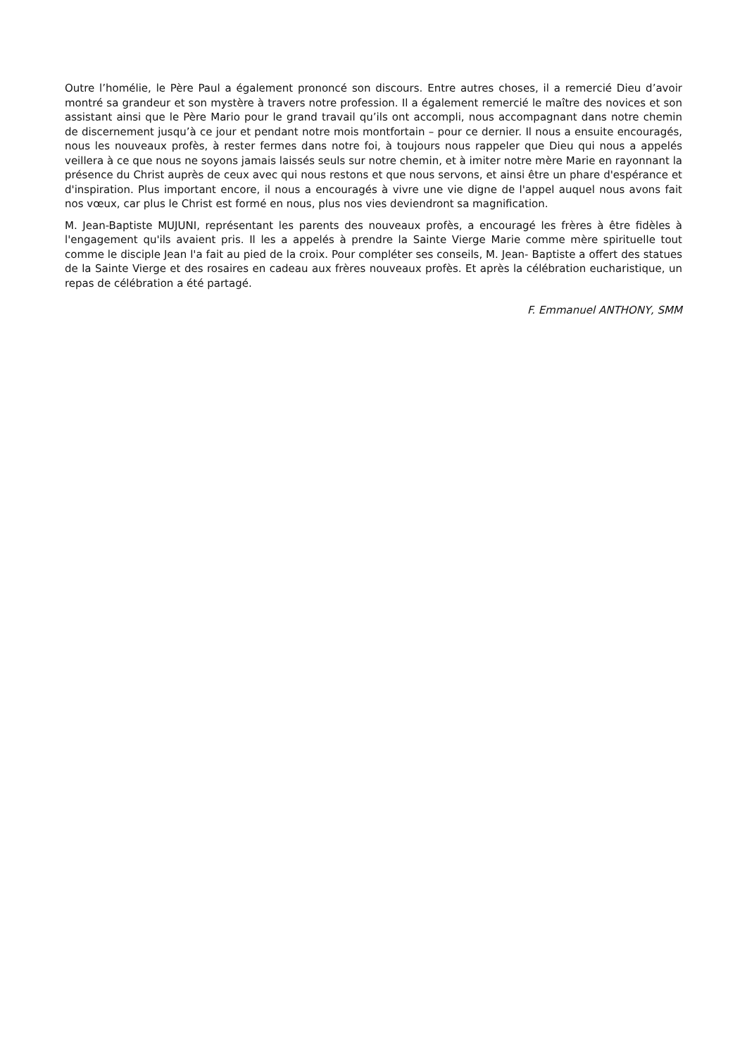Outre l’homélie, le Père Paul a également prononcé son discours. Entre autres choses, il a remercié Dieu d’avoir montré sa grandeur et son mystère à travers notre profession. Il a également remercié le maître des novices et son assistant ainsi que le Père Mario pour le grand travail qu’ils ont accompli, nous accompagnant dans notre chemin de discernement jusqu’à ce jour et pendant notre mois montfortain – pour ce dernier. Il nous a ensuite encouragés, nous les nouveaux profès, à rester fermes dans notre foi, à toujours nous rappeler que Dieu qui nous a appelés veillera à ce que nous ne soyons jamais laissés seuls sur notre chemin, et à imiter notre mère Marie en rayonnant la présence du Christ auprès de ceux avec qui nous restons et que nous servons, et ainsi être un phare d'espérance et d'inspiration. Plus important encore, il nous a encouragés à vivre une vie digne de l'appel auquel nous avons fait nos vœux, car plus le Christ est formé en nous, plus nos vies deviendront sa magnification.
M. Jean-Baptiste MUJUNI, représentant les parents des nouveaux profès, a encouragé les frères à être fidèles à l'engagement qu'ils avaient pris. Il les a appelés à prendre la Sainte Vierge Marie comme mère spirituelle tout comme le disciple Jean l'a fait au pied de la croix. Pour compléter ses conseils, M. Jean- Baptiste a offert des statues de la Sainte Vierge et des rosaires en cadeau aux frères nouveaux profès. Et après la célébration eucharistique, un repas de célébration a été partagé.
F. Emmanuel ANTHONY, SMM